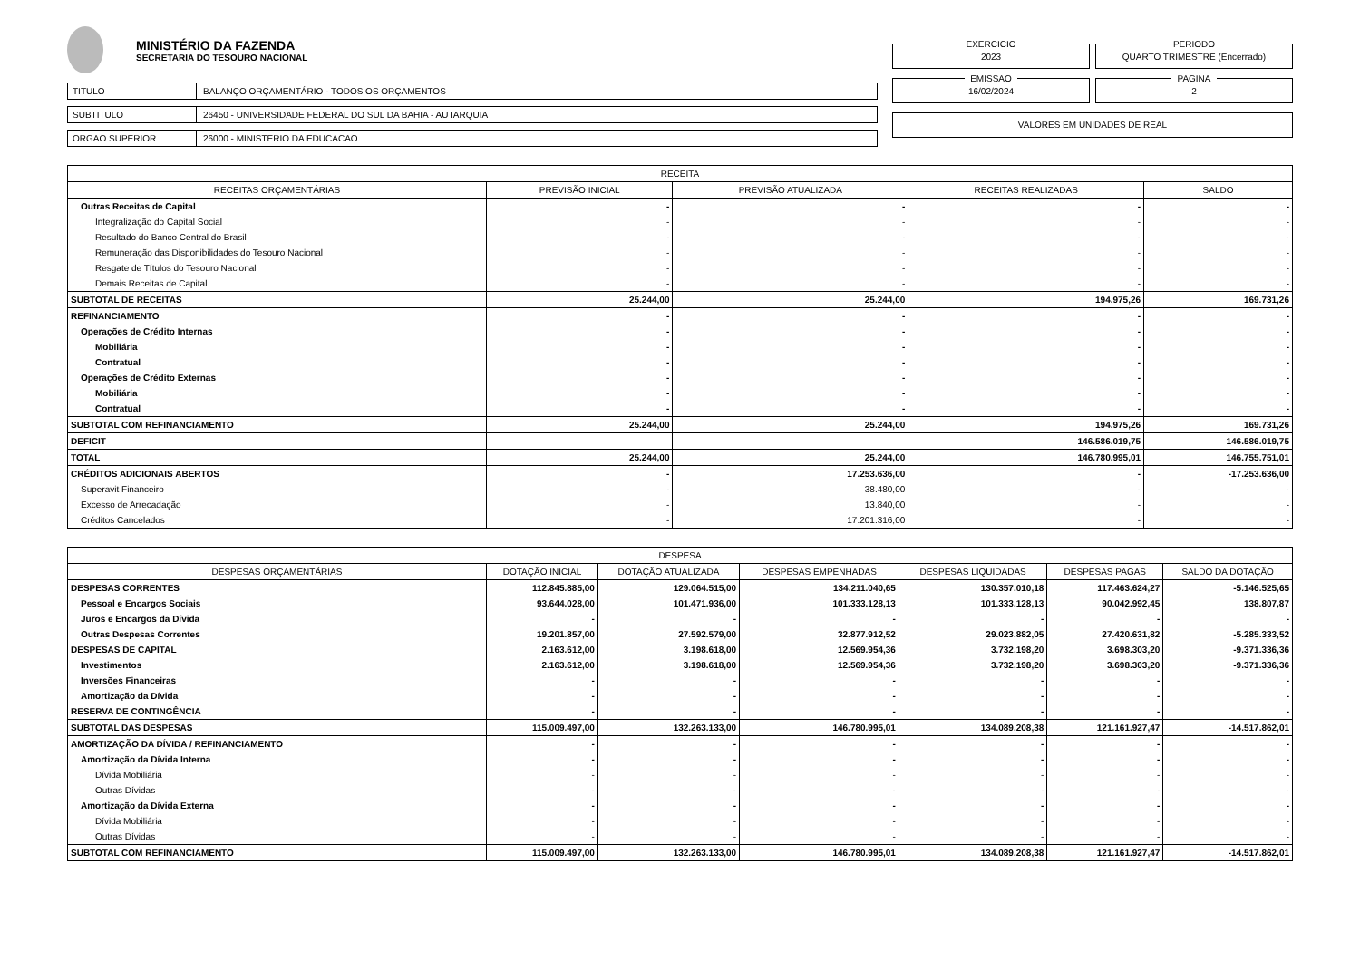MINISTÉRIO DA FAZENDA
SECRETARIA DO TESOURO NACIONAL
TITULO
BALANÇO ORÇAMENTÁRIO - TODOS OS ORÇAMENTOS
SUBTITULO
26450 - UNIVERSIDADE FEDERAL DO SUL DA BAHIA - AUTARQUIA
ORGAO SUPERIOR
26000 - MINISTERIO DA EDUCACAO
EXERCICIO
2023
PERIODO
QUARTO TRIMESTRE (Encerrado)
EMISSAO
16/02/2024
PAGINA
2
VALORES EM UNIDADES DE REAL
| RECEITA | | | | |
| --- | --- | --- | --- | --- |
| RECEITAS ORÇAMENTÁRIAS | PREVISÃO INICIAL | PREVISÃO ATUALIZADA | RECEITAS REALIZADAS | SALDO |
| Outras Receitas de Capital | - | - | - | - |
| Integralização do Capital Social | - | - | - | - |
| Resultado do Banco Central do Brasil | - | - | - | - |
| Remuneração das Disponibilidades do Tesouro Nacional | - | - | - | - |
| Resgate de Títulos do Tesouro Nacional | - | - | - | - |
| Demais Receitas de Capital | - | - | - | - |
| SUBTOTAL DE RECEITAS | 25.244,00 | 25.244,00 | 194.975,26 | 169.731,26 |
| REFINANCIAMENTO | - | - | - | - |
| Operações de Crédito Internas | - | - | - | - |
| Mobiliária | - | - | - | - |
| Contratual | - | - | - | - |
| Operações de Crédito Externas | - | - | - | - |
| Mobiliária | - | - | - | - |
| Contratual | - | - | - | - |
| SUBTOTAL COM REFINANCIAMENTO | 25.244,00 | 25.244,00 | 194.975,26 | 169.731,26 |
| DEFICIT | | | 146.586.019,75 | 146.586.019,75 |
| TOTAL | 25.244,00 | 25.244,00 | 146.780.995,01 | 146.755.751,01 |
| CRÉDITOS ADICIONAIS ABERTOS | - | 17.253.636,00 | - | -17.253.636,00 |
| Superavit Financeiro | - | 38.480,00 | - | - |
| Excesso de Arrecadação | - | 13.840,00 | - | - |
| Créditos Cancelados | - | 17.201.316,00 | - | - |
| DESPESA | | | | | | |
| --- | --- | --- | --- | --- | --- | --- |
| DESPESAS ORÇAMENTÁRIAS | DOTAÇÃO INICIAL | DOTAÇÃO ATUALIZADA | DESPESAS EMPENHADAS | DESPESAS LIQUIDADAS | DESPESAS PAGAS | SALDO DA DOTAÇÃO |
| DESPESAS CORRENTES | 112.845.885,00 | 129.064.515,00 | 134.211.040,65 | 130.357.010,18 | 117.463.624,27 | -5.146.525,65 |
| Pessoal e Encargos Sociais | 93.644.028,00 | 101.471.936,00 | 101.333.128,13 | 101.333.128,13 | 90.042.992,45 | 138.807,87 |
| Juros e Encargos da Dívida | - | - | - | - | - | - |
| Outras Despesas Correntes | 19.201.857,00 | 27.592.579,00 | 32.877.912,52 | 29.023.882,05 | 27.420.631,82 | -5.285.333,52 |
| DESPESAS DE CAPITAL | 2.163.612,00 | 3.198.618,00 | 12.569.954,36 | 3.732.198,20 | 3.698.303,20 | -9.371.336,36 |
| Investimentos | 2.163.612,00 | 3.198.618,00 | 12.569.954,36 | 3.732.198,20 | 3.698.303,20 | -9.371.336,36 |
| Inversões Financeiras | - | - | - | - | - | - |
| Amortização da Dívida | - | - | - | - | - | - |
| RESERVA DE CONTINGÊNCIA | - | - | - | - | - | - |
| SUBTOTAL DAS DESPESAS | 115.009.497,00 | 132.263.133,00 | 146.780.995,01 | 134.089.208,38 | 121.161.927,47 | -14.517.862,01 |
| AMORTIZAÇÃO DA DÍVIDA / REFINANCIAMENTO | - | - | - | - | - | - |
| Amortização da Dívida Interna | - | - | - | - | - | - |
| Dívida Mobiliária | - | - | - | - | - | - |
| Outras Dívidas | - | - | - | - | - | - |
| Amortização da Dívida Externa | - | - | - | - | - | - |
| Dívida Mobiliária | - | - | - | - | - | - |
| Outras Dívidas | - | - | - | - | - | - |
| SUBTOTAL COM REFINANCIAMENTO | 115.009.497,00 | 132.263.133,00 | 146.780.995,01 | 134.089.208,38 | 121.161.927,47 | -14.517.862,01 |